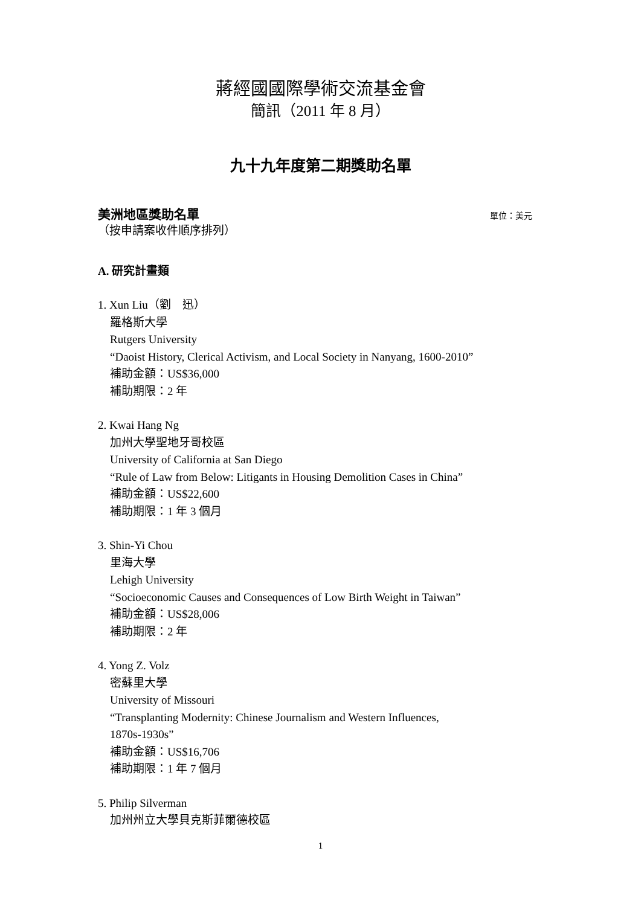蔣經國國際學術交流基金會
簡訊（2011 年 8 月）
九十九年度第二期獎助名單
美洲地區獎助名單 單位：美元
（按申請案收件順序排列）
A. 研究計畫類
1. Xun Liu（劉　迅）
羅格斯大學
Rutgers University
“Daoist History, Clerical Activism, and Local Society in Nanyang, 1600-2010”
補助金額：US$36,000
補助期限：2 年
2. Kwai Hang Ng
加州大學聖地牙哥校區
University of California at San Diego
“Rule of Law from Below: Litigants in Housing Demolition Cases in China”
補助金額：US$22,600
補助期限：1 年 3 個月
3. Shin-Yi Chou
里海大學
Lehigh University
“Socioeconomic Causes and Consequences of Low Birth Weight in Taiwan”
補助金額：US$28,006
補助期限：2 年
4. Yong Z. Volz
密蘇里大學
University of Missouri
“Transplanting Modernity: Chinese Journalism and Western Influences,
1870s-1930s”
補助金額：US$16,706
補助期限：1 年 7 個月
5. Philip Silverman
加州州立大學貝克斯菲爾德校區
1